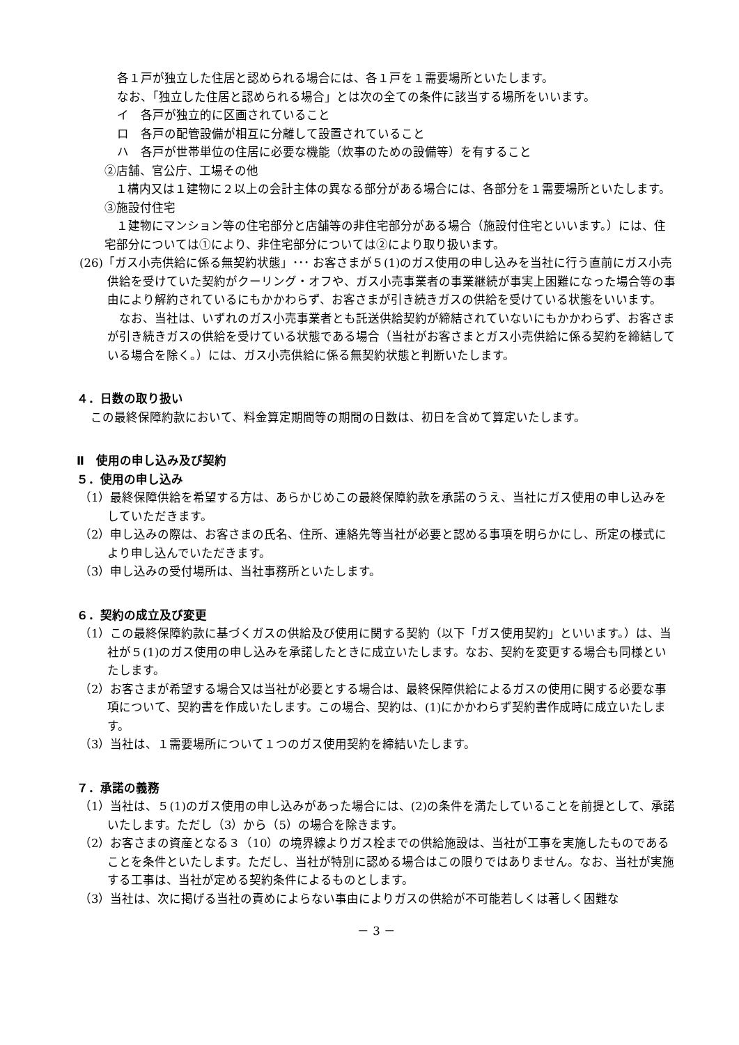各１戸が独立した住居と認められる場合には、各１戸を１需要場所といたします。
なお、「独立した住居と認められる場合」とは次の全ての条件に該当する場所をいいます。
イ　各戸が独立的に区画されていること
ロ　各戸の配管設備が相互に分離して設置されていること
ハ　各戸が世帯単位の住居に必要な機能（炊事のための設備等）を有すること
②店舗、官公庁、工場その他
１構内又は１建物に２以上の会計主体の異なる部分がある場合には、各部分を１需要場所といたします。
③施設付住宅
　１建物にマンション等の住宅部分と店舗等の非住宅部分がある場合（施設付住宅といいます。）には、住宅部分については①により、非住宅部分については②により取り扱います。
(26)「ガス小売供給に係る無契約状態」･･･ お客さまが５(1)のガス使用の申し込みを当社に行う直前にガス小売供給を受けていた契約がクーリング・オフや、ガス小売事業者の事業継続が事実上困難になった場合等の事由により解約されているにもかかわらず、お客さまが引き続きガスの供給を受けている状態をいいます。
　なお、当社は、いずれのガス小売事業者とも託送供給契約が締結されていないにもかかわらず、お客さまが引き続きガスの供給を受けている状態である場合（当社がお客さまとガス小売供給に係る契約を締結している場合を除く。）には、ガス小売供給に係る無契約状態と判断いたします。
４．日数の取り扱い
この最終保障約款において、料金算定期間等の期間の日数は、初日を含めて算定いたします。
Ⅱ　使用の申し込み及び契約
５．使用の申し込み
（1）最終保障供給を希望する方は、あらかじめこの最終保障約款を承諾のうえ、当社にガス使用の申し込みをしていただきます。
（2）申し込みの際は、お客さまの氏名、住所、連絡先等当社が必要と認める事項を明らかにし、所定の様式により申し込んでいただきます。
（3）申し込みの受付場所は、当社事務所といたします。
６．契約の成立及び変更
（1）この最終保障約款に基づくガスの供給及び使用に関する契約（以下「ガス使用契約」といいます。）は、当社が５(1)のガス使用の申し込みを承諾したときに成立いたします。なお、契約を変更する場合も同様といたします。
（2）お客さまが希望する場合又は当社が必要とする場合は、最終保障供給によるガスの使用に関する必要な事項について、契約書を作成いたします。この場合、契約は、(1)にかかわらず契約書作成時に成立いたします。
（3）当社は、１需要場所について１つのガス使用契約を締結いたします。
７．承諾の義務
（1）当社は、５(1)のガス使用の申し込みがあった場合には、(2)の条件を満たしていることを前提として、承諾いたします。ただし（3）から（5）の場合を除きます。
（2）お客さまの資産となる３（10）の境界線よりガス栓までの供給施設は、当社が工事を実施したものであることを条件といたします。ただし、当社が特別に認める場合はこの限りではありません。なお、当社が実施する工事は、当社が定める契約条件によるものとします。
（3）当社は、次に掲げる当社の責めによらない事由によりガスの供給が不可能若しくは著しく困難な
－ 3 －